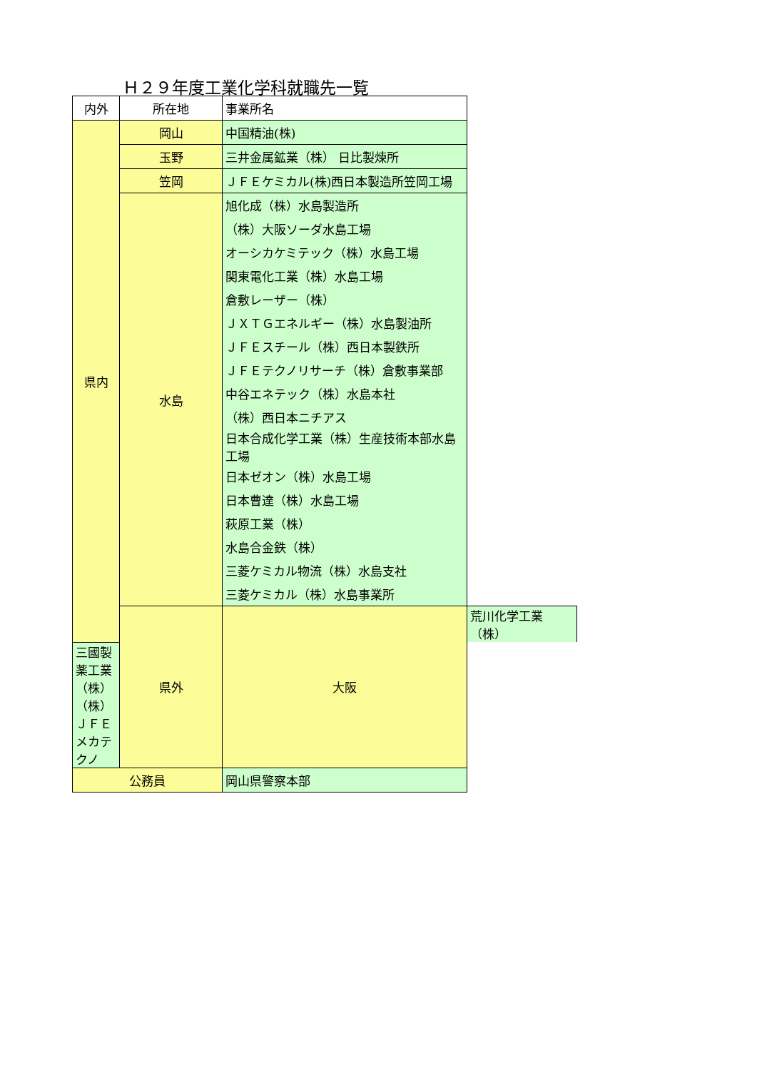Ｈ２９年度工業化学科就職先一覧
| 内外 | 所在地 | 事業所名 | |
| --- | --- | --- | --- |
| 県内 | 岡山 | 中国精油(株) | |
| | 玉野 | 三井金属鉱業（株） 日比製煉所 | |
| | 笠岡 | ＪＦＥケミカル(株)西日本製造所笠岡工場 | |
| | 水島 | 旭化成（株）水島製造所 | |
| | | （株）大阪ソーダ水島工場 | |
| | | オーシカケミテック（株）水島工場 | |
| | | 関東電化工業（株）水島工場 | |
| | | 倉敷レーザー（株） | |
| | | ＪＸＴＧエネルギー（株）水島製油所 | |
| | | ＪＦＥスチール（株）西日本製鉄所 | |
| | | ＪＦＥテクノリサーチ（株）倉敷事業部 | |
| | | 中谷エネテック（株）水島本社 | |
| | | （株）西日本ニチアス | |
| | | 日本合成化学工業（株）生産技術本部水島工場 | |
| | | 日本ゼオン（株）水島工場 | |
| | | 日本曹達（株）水島工場 | |
| | | 萩原工業（株） | |
| | | 水島合金鉄（株） | |
| | | 三菱ケミカル物流（株）水島支社 | |
| | | 三菱ケミカル（株）水島事業所 | |
| | 県外 | 大阪 | 荒川化学工業（株） |
| 三國製薬工業（株） | | | |
| （株）ＪＦＥメカテクノ | | | |
| 公務員 | | 岡山県警察本部 | |